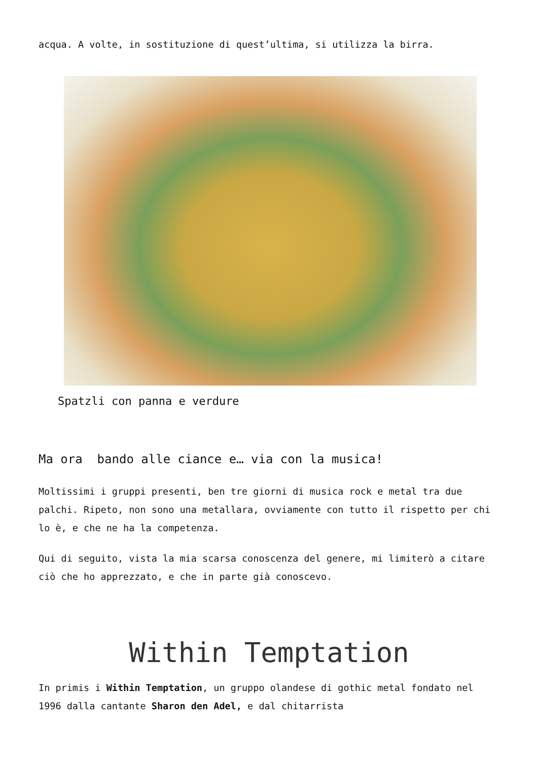acqua. A volte, in sostituzione di quest’ultima, si utilizza la birra.
Spatzli con panna e verdure
Ma ora bando alle ciance e… via con la musica!
Moltissimi i gruppi presenti, ben tre giorni di musica rock e metal tra due palchi. Ripeto, non sono una metallara, ovviamente con tutto il rispetto per chi lo è, e che ne ha la competenza.
Qui di seguito, vista la mia scarsa conoscenza del genere, mi limiterò a citare ciò che ho apprezzato, e che in parte già conoscevo.
Within Temptation
In primis i Within Temptation, un gruppo olandese di gothic metal fondato nel 1996 dalla cantante Sharon den Adel, e dal chitarrista